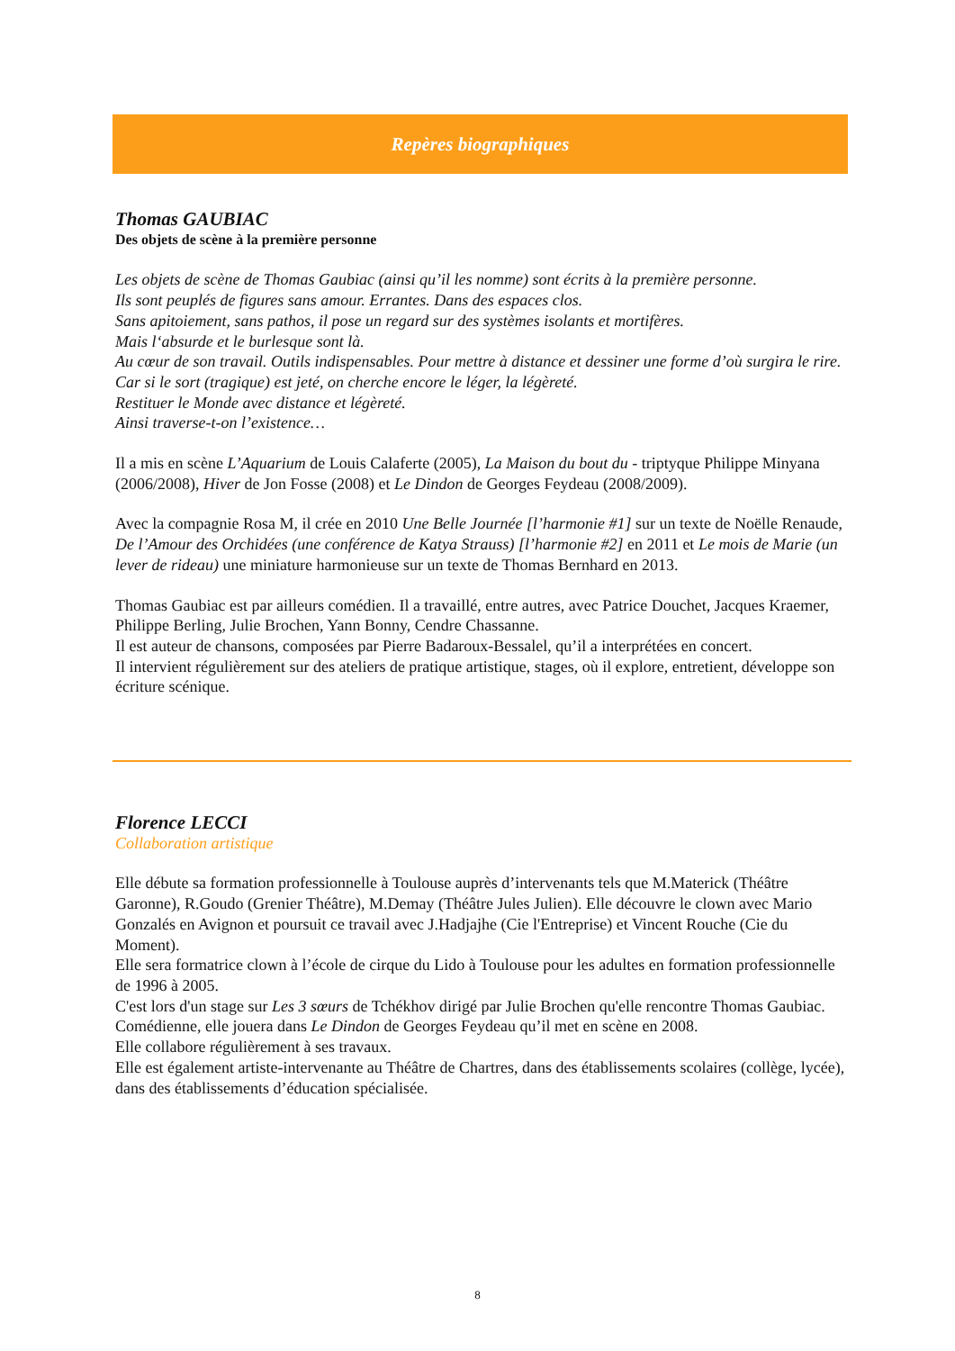Repères biographiques
Thomas GAUBIAC
Des objets de scène à la première personne
Les objets de scène de Thomas Gaubiac (ainsi qu’il les nomme) sont écrits à la première personne.
Ils sont peuplés de figures sans amour. Errantes. Dans des espaces clos.
Sans apitoiement, sans pathos, il pose un regard sur des systèmes isolants et mortifères.
Mais l‘absurde et le burlesque sont là.
Au cœur de son travail. Outils indispensables. Pour mettre à distance et dessiner une forme d’où surgira le rire.
Car si le sort (tragique) est jeté, on cherche encore le léger, la légèreté.
Restituer le Monde avec distance et légèreté.
Ainsi traverse-t-on l’existence…
Il a mis en scène L’Aquarium de Louis Calaferte (2005), La Maison du bout du - triptyque Philippe Minyana (2006/2008), Hiver de Jon Fosse (2008) et Le Dindon de Georges Feydeau (2008/2009).
Avec la compagnie Rosa M, il crée en 2010 Une Belle Journée [l’harmonie #1] sur un texte de Noëlle Renaude, De l’Amour des Orchidées (une conférence de Katya Strauss) [l’harmonie #2] en 2011 et Le mois de Marie (un lever de rideau) une miniature harmonieuse sur un texte de Thomas Bernhard en 2013.
Thomas Gaubiac est par ailleurs comédien. Il a travaillé, entre autres, avec Patrice Douchet, Jacques Kraemer, Philippe Berling, Julie Brochen, Yann Bonny, Cendre Chassanne.
Il est auteur de chansons, composées par Pierre Badaroux-Bessalel, qu’il a interprétées en concert.
Il intervient régulièrement sur des ateliers de pratique artistique, stages, où il explore, entretient, développe son écriture scénique.
Florence LECCI
Collaboration artistique
Elle débute sa formation professionnelle à Toulouse auprès d’intervenants tels que M.Materick (Théâtre Garonne), R.Goudo (Grenier Théâtre), M.Demay (Théâtre Jules Julien). Elle découvre le clown avec Mario Gonzalés en Avignon et poursuit ce travail avec J.Hadjajhe (Cie l'Entreprise) et Vincent Rouche (Cie du Moment).
Elle sera formatrice clown à l’école de cirque du Lido à Toulouse pour les adultes en formation professionnelle de 1996 à 2005.
C'est lors d'un stage sur Les 3 sœurs de Tchékhov dirigé par Julie Brochen qu'elle rencontre Thomas Gaubiac.
Comédienne, elle jouera dans Le Dindon de Georges Feydeau qu’il met en scène en 2008.
Elle collabore régulièrement à ses travaux.
Elle est également artiste-intervenante au Théâtre de Chartres, dans des établissements scolaires (collège, lycée), dans des établissements d’éducation spécialisée.
8